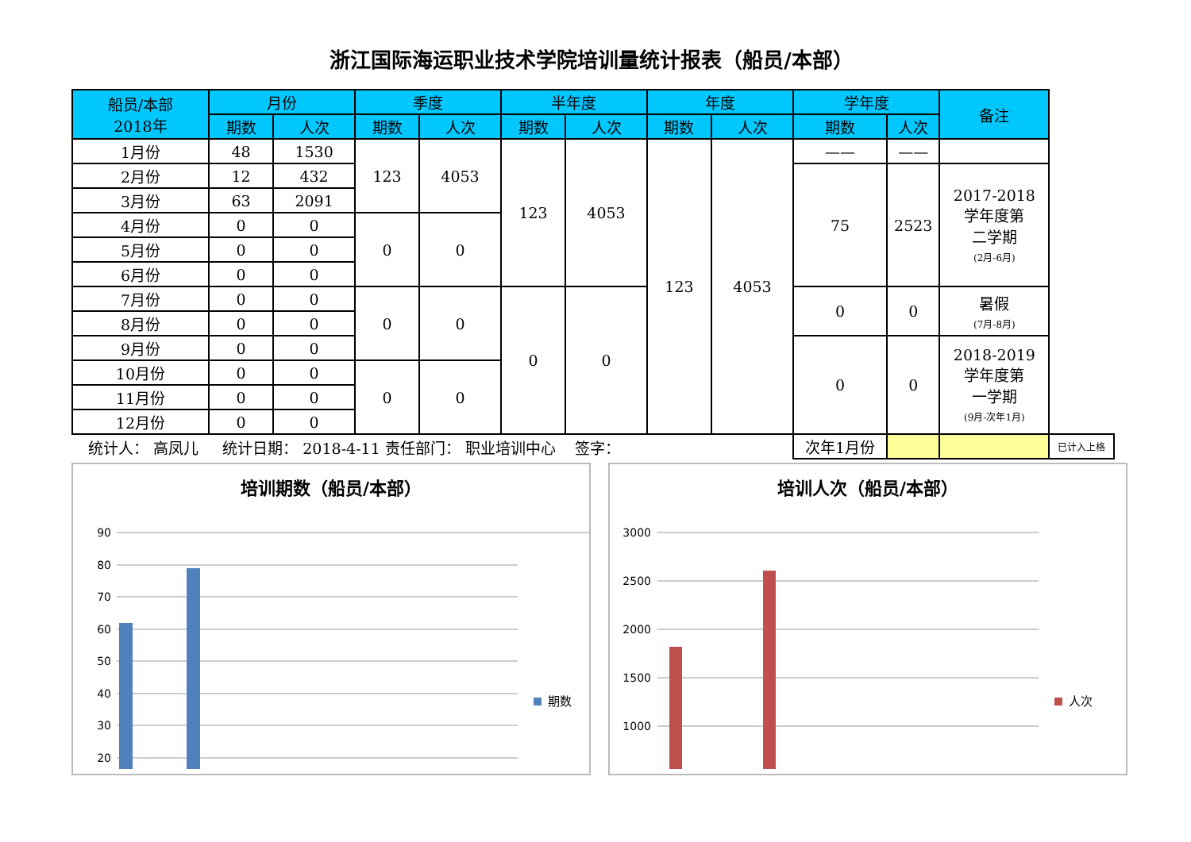浙江国际海运职业技术学院培训量统计报表（船员/本部）
| 船员/本部 2018年 | 月份 | | 季度 | | 半年度 | | 年度 | | 学年度 | | 备注 | |
| --- | --- | --- | --- | --- | --- | --- | --- | --- | --- | --- | --- | --- |
| | 期数 | 人次 | 期数 | 人次 | 期数 | 人次 | 期数 | 人次 | 期数 | 人次 | | |
| 1月份 | 48 | 1530 | 123 | 4053 | 123 | 4053 | 123 | 4053 | —— | —— | | |
| 2月份 | 12 | 432 | | | | | | | 75 | 2523 | 2017-2018 学年度第 二学期 (2月-6月) | |
| 3月份 | 63 | 2091 | | | | | | | | | | |
| 4月份 | 0 | 0 | 0 | 0 | | | | | | | | |
| 5月份 | 0 | 0 | | | | | | | | | | |
| 6月份 | 0 | 0 | | | | | | | | | | |
| 7月份 | 0 | 0 | 0 | 0 | 0 | 0 | | | 0 | 0 | 暑假 (7月-8月) | |
| 8月份 | 0 | 0 | | | | | | | | | | |
| 9月份 | 0 | 0 | | | | | | | 0 | 0 | 2018-2019 学年度第 一学期 (9月-次年1月) | |
| 10月份 | 0 | 0 | 0 | 0 | | | | | | | | |
| 11月份 | 0 | 0 | | | | | | | | | | |
| 12月份 | 0 | 0 | | | | | | | | | | |
| 统计人： 高凤儿 统计日期： 2018-4-11 责任部门： 职业培训中心 签字： | | | | | | | | | 次年1月份 | | | 已计入上格 |
培训期数（船员/本部）
90
80
70
60
50
40
30
20
期数
培训人次（船员/本部）
3000
2500
2000
1500
1000
人次